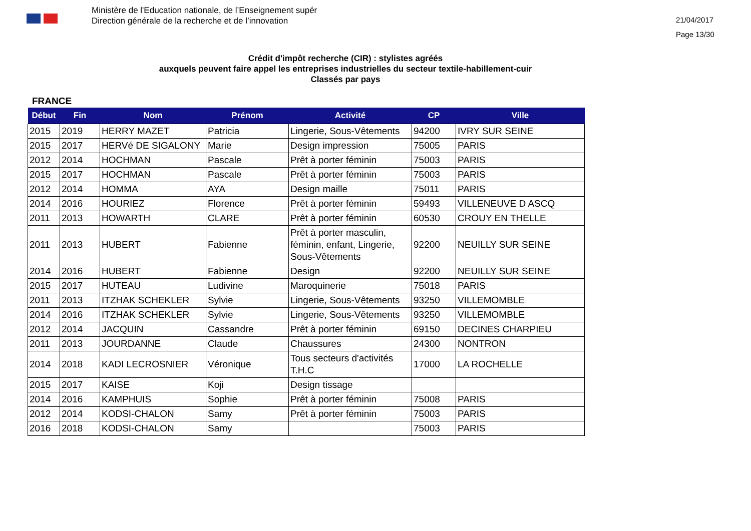Ministère de l'Education nationale, de l’Enseignement supér
Direction générale de la recherche et de l’innovation
21/04/2017
Page 13/30
Crédit d'impôt recherche (CIR) : stylistes agréés
auxquels peuvent faire appel les entreprises industrielles du secteur textile-habillement-cuir
Classés par pays
FRANCE
| Début | Fin | Nom | Prénom | Activité | CP | Ville |
| --- | --- | --- | --- | --- | --- | --- |
| 2015 | 2019 | HERRY MAZET | Patricia | Lingerie, Sous-Vêtements | 94200 | IVRY SUR SEINE |
| 2015 | 2017 | HERVé DE SIGALONY | Marie | Design impression | 75005 | PARIS |
| 2012 | 2014 | HOCHMAN | Pascale | Prêt à porter féminin | 75003 | PARIS |
| 2015 | 2017 | HOCHMAN | Pascale | Prêt à porter féminin | 75003 | PARIS |
| 2012 | 2014 | HOMMA | AYA | Design maille | 75011 | PARIS |
| 2014 | 2016 | HOURIEZ | Florence | Prêt à porter féminin | 59493 | VILLENEUVE D ASCQ |
| 2011 | 2013 | HOWARTH | CLARE | Prêt à porter féminin | 60530 | CROUY EN THELLE |
| 2011 | 2013 | HUBERT | Fabienne | Prêt à porter masculin, féminin, enfant, Lingerie, Sous-Vêtements | 92200 | NEUILLY SUR SEINE |
| 2014 | 2016 | HUBERT | Fabienne | Design | 92200 | NEUILLY SUR SEINE |
| 2015 | 2017 | HUTEAU | Ludivine | Maroquinerie | 75018 | PARIS |
| 2011 | 2013 | ITZHAK SCHEKLER | Sylvie | Lingerie, Sous-Vêtements | 93250 | VILLEMOMBLE |
| 2014 | 2016 | ITZHAK SCHEKLER | Sylvie | Lingerie, Sous-Vêtements | 93250 | VILLEMOMBLE |
| 2012 | 2014 | JACQUIN | Cassandre | Prêt à porter féminin | 69150 | DECINES CHARPIEU |
| 2011 | 2013 | JOURDANNE | Claude | Chaussures | 24300 | NONTRON |
| 2014 | 2018 | KADI LECROSNIER | Véronique | Tous secteurs d'activités T.H.C | 17000 | LA ROCHELLE |
| 2015 | 2017 | KAISE | Koji | Design tissage | | |
| 2014 | 2016 | KAMPHUIS | Sophie | Prêt à porter féminin | 75008 | PARIS |
| 2012 | 2014 | KODSI-CHALON | Samy | Prêt à porter féminin | 75003 | PARIS |
| 2016 | 2018 | KODSI-CHALON | Samy | | 75003 | PARIS |